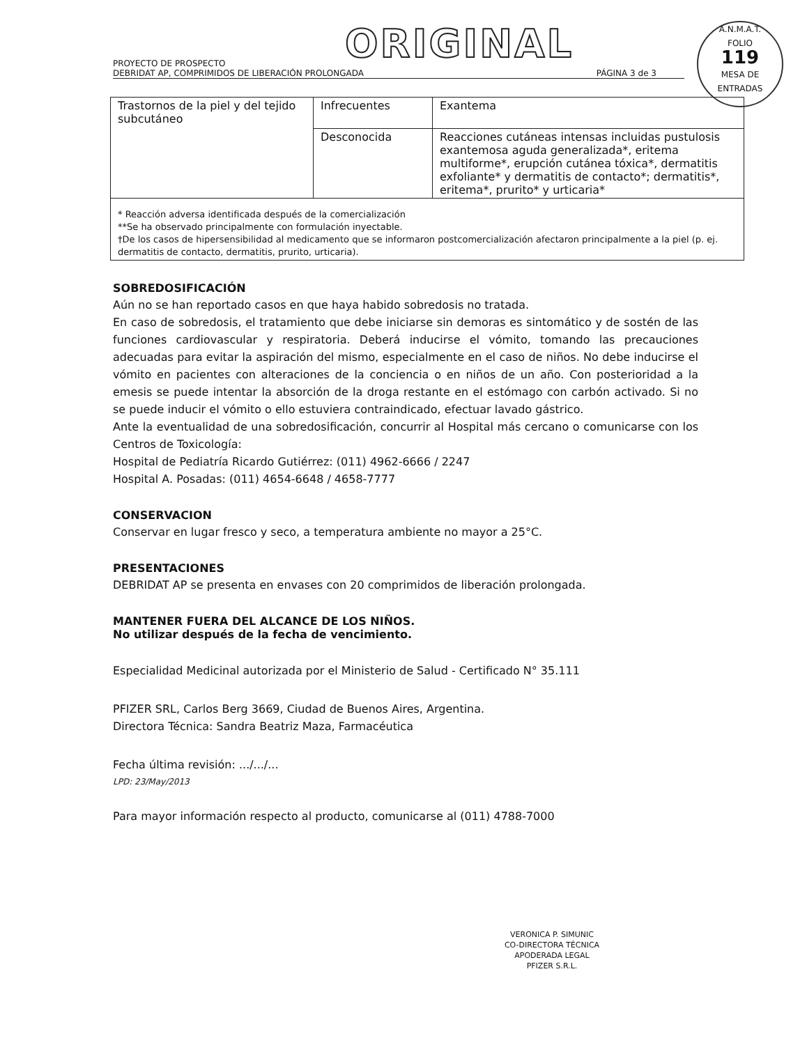ORIGINAL
A.N.M.A.T.
FOLIO
119
MESA DE ENTRADAS
PROYECTO DE PROSPECTO
DEBRIDAT AP, COMPRIMIDOS DE LIBERACIÓN PROLONGADA
PÁGINA 3 de 3
| Trastornos de la piel y del tejido subcutáneo | Infrecuentes | Exantema |
| | Desconocida | Reacciones cutáneas intensas incluidas pustulosis exantemosa aguda generalizada*, eritema multiforme*, erupción cutánea tóxica*, dermatitis exfoliante* y dermatitis de contacto*; dermatitis*, eritema*, prurito* y urticaria* |
| * Reacción adversa identificada después de la comercialización **Se ha observado principalmente con formulación inyectable. †De los casos de hipersensibilidad al medicamento que se informaron postcomercialización afectaron principalmente a la piel (p. ej. dermatitis de contacto, dermatitis, prurito, urticaria). | | |
SOBREDOSIFICACIÓN
Aún no se han reportado casos en que haya habido sobredosis no tratada.
En caso de sobredosis, el tratamiento que debe iniciarse sin demoras es sintomático y de sostén de las funciones cardiovascular y respiratoria. Deberá inducirse el vómito, tomando las precauciones adecuadas para evitar la aspiración del mismo, especialmente en el caso de niños. No debe inducirse el vómito en pacientes con alteraciones de la conciencia o en niños de un año. Con posterioridad a la emesis se puede intentar la absorción de la droga restante en el estómago con carbón activado. Si no se puede inducir el vómito o ello estuviera contraindicado, efectuar lavado gástrico.
Ante la eventualidad de una sobredosificación, concurrir al Hospital más cercano o comunicarse con los Centros de Toxicología:
Hospital de Pediatría Ricardo Gutiérrez: (011) 4962-6666 / 2247
Hospital A. Posadas: (011) 4654-6648 / 4658-7777
CONSERVACION
Conservar en lugar fresco y seco, a temperatura ambiente no mayor a 25°C.
PRESENTACIONES
DEBRIDAT AP se presenta en envases con 20 comprimidos de liberación prolongada.
MANTENER FUERA DEL ALCANCE DE LOS NIÑOS.
No utilizar después de la fecha de vencimiento.
Especialidad Medicinal autorizada por el Ministerio de Salud - Certificado N° 35.111
PFIZER SRL, Carlos Berg 3669, Ciudad de Buenos Aires, Argentina.
Directora Técnica: Sandra Beatriz Maza, Farmacéutica
Fecha última revisión: .../.../...
LPD: 23/May/2013
Para mayor información respecto al producto, comunicarse al (011) 4788-7000
VERONICA P. SIMUNIC
CO-DIRECTORA TÉCNICA
APODERADA LEGAL
PFIZER S.R.L.